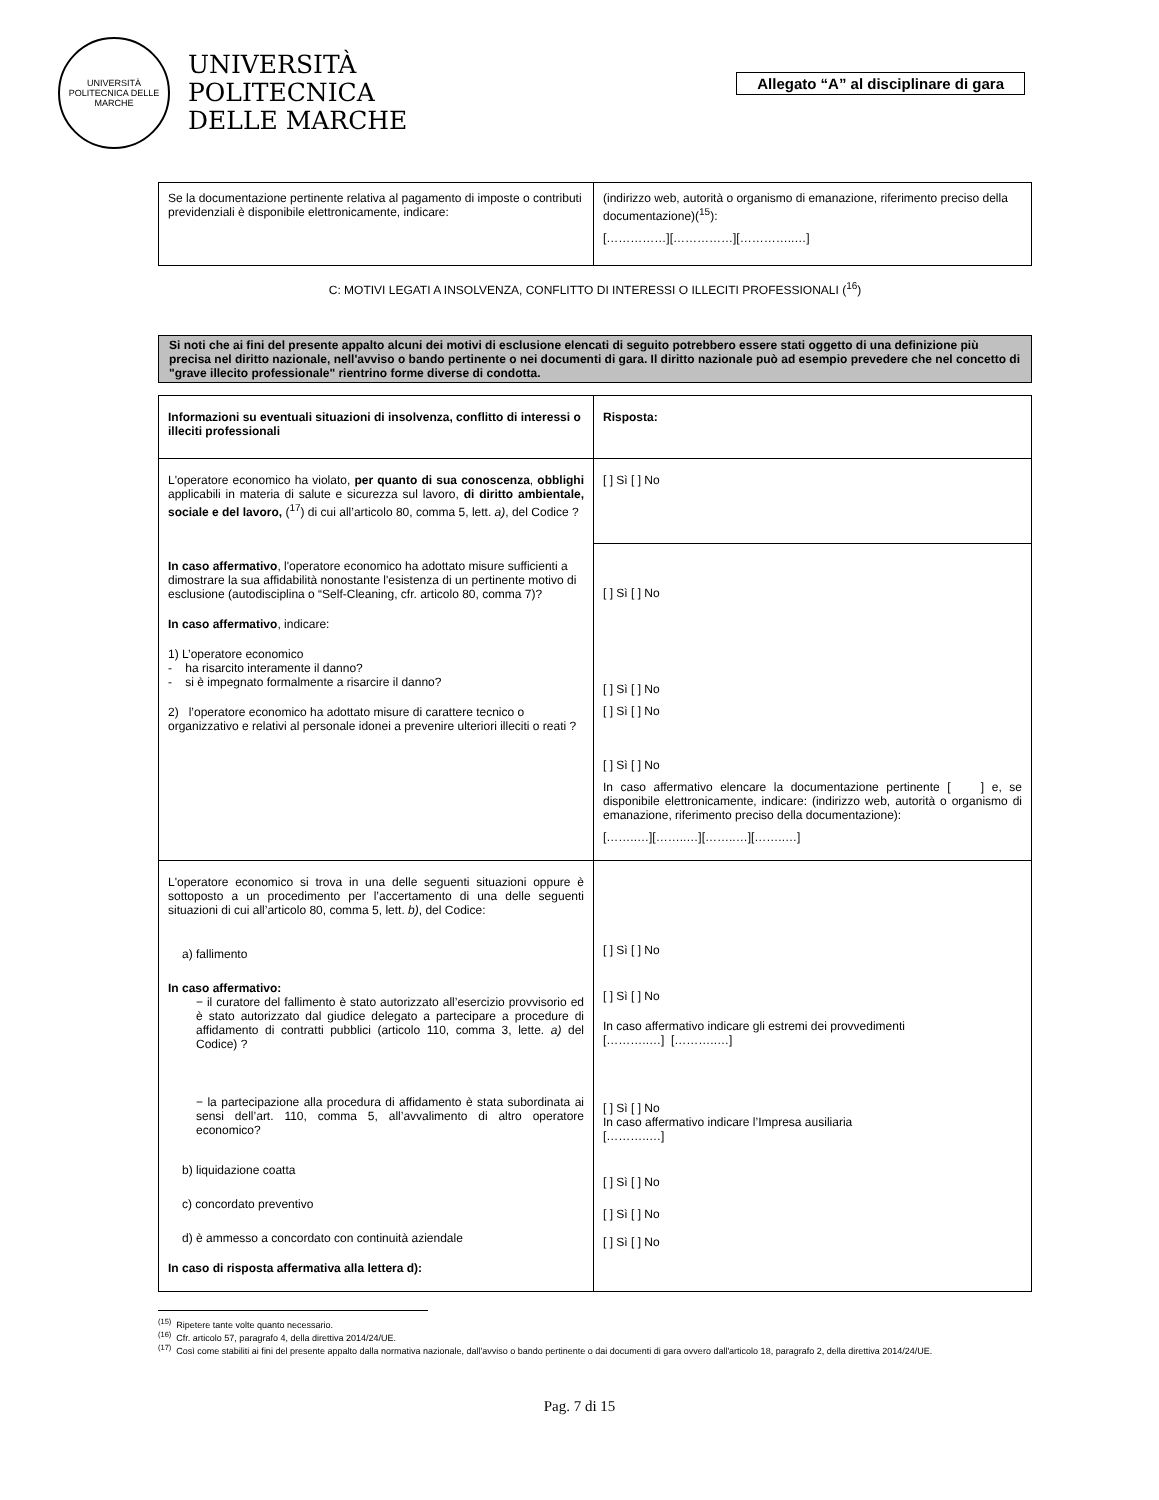UNIVERSITÀ POLITECNICA DELLE MARCHE
UNIVERSITÀ
POLITECNICA
DELLE MARCHE
Allegato “A” al disciplinare di gara
| Se la documentazione pertinente relativa al pagamento di imposte o contributi previdenziali è disponibile elettronicamente, indicare: | (indirizzo web, autorità o organismo di emanazione, riferimento preciso della documentazione)(<sup>15</sup>): [……………][……………][…………..…] |
C: MOTIVI LEGATI A INSOLVENZA, CONFLITTO DI INTERESSI O ILLECITI PROFESSIONALI (<sup>16</sup>)
Si noti che ai fini del presente appalto alcuni dei motivi di esclusione elencati di seguito potrebbero essere stati oggetto di una definizione più precisa nel diritto nazionale, nell'avviso o bando pertinente o nei documenti di gara. Il diritto nazionale può ad esempio prevedere che nel concetto di "grave illecito professionale" rientrino forme diverse di condotta.
| Informazioni su eventuali situazioni di insolvenza, conflitto di interessi o illeciti professionali | Risposta: |
| L'operatore economico ha violato, per quanto di sua conoscenza , obblighi applicabili in materia di salute e sicurezza sul lavoro, di diritto ambientale, sociale e del lavoro, (<sup>17</sup>) di cui all’articolo 80, comma 5, lett. a) , del Codice ? In caso affermativo , l'operatore economico ha adottato misure sufficienti a dimostrare la sua affidabilità nonostante l'esistenza di un pertinente motivo di esclusione (autodisciplina o “Self-Cleaning, cfr. articolo 80, comma 7)? In caso affermativo , indicare: 1) L’operatore economico - ha risarcito interamente il danno? - si è impegnato formalmente a risarcire il danno? 2) l’operatore economico ha adottato misure di carattere tecnico o organizzativo e relativi al personale idonei a prevenire ulteriori illeciti o reati ? | [ ] Sì [ ] No |
| | [ ] Sì [ ] No [ ] Sì [ ] No [ ] Sì [ ] No [ ] Sì [ ] No In caso affermativo elencare la documentazione pertinente [ ] e, se disponibile elettronicamente, indicare: (indirizzo web, autorità o organismo di emanazione, riferimento preciso della documentazione): [……..…][……..…][……..…][……..…] |
| L'operatore economico si trova in una delle seguenti situazioni oppure è sottoposto a un procedimento per l’accertamento di una delle seguenti situazioni di cui all’articolo 80, comma 5, lett. b) , del Codice: a) fallimento In caso affermativo: − il curatore del fallimento è stato autorizzato all’esercizio provvisorio ed è stato autorizzato dal giudice delegato a partecipare a procedure di affidamento di contratti pubblici (articolo 110, comma 3, lette. a) del Codice) ? − la partecipazione alla procedura di affidamento è stata subordinata ai sensi dell’art. 110, comma 5, all’avvalimento di altro operatore economico? b) liquidazione coatta c) concordato preventivo d) è ammesso a concordato con continuità aziendale In caso di risposta affermativa alla lettera d): | [ ] Sì [ ] No [ ] Sì [ ] No In caso affermativo indicare gli estremi dei provvedimenti [………..…] [………..…] [ ] Sì [ ] No In caso affermativo indicare l’Impresa ausiliaria [………..…] [ ] Sì [ ] No [ ] Sì [ ] No [ ] Sì [ ] No |
<sup>(15)</sup> Ripetere tante volte quanto necessario.
<sup>(16)</sup> Cfr. articolo 57, paragrafo 4, della direttiva 2014/24/UE.
<sup>(17)</sup> Così come stabiliti ai fini del presente appalto dalla normativa nazionale, dall'avviso o bando pertinente o dai documenti di gara ovvero dall'articolo 18, paragrafo 2, della direttiva 2014/24/UE.
Pag. 7 di 15